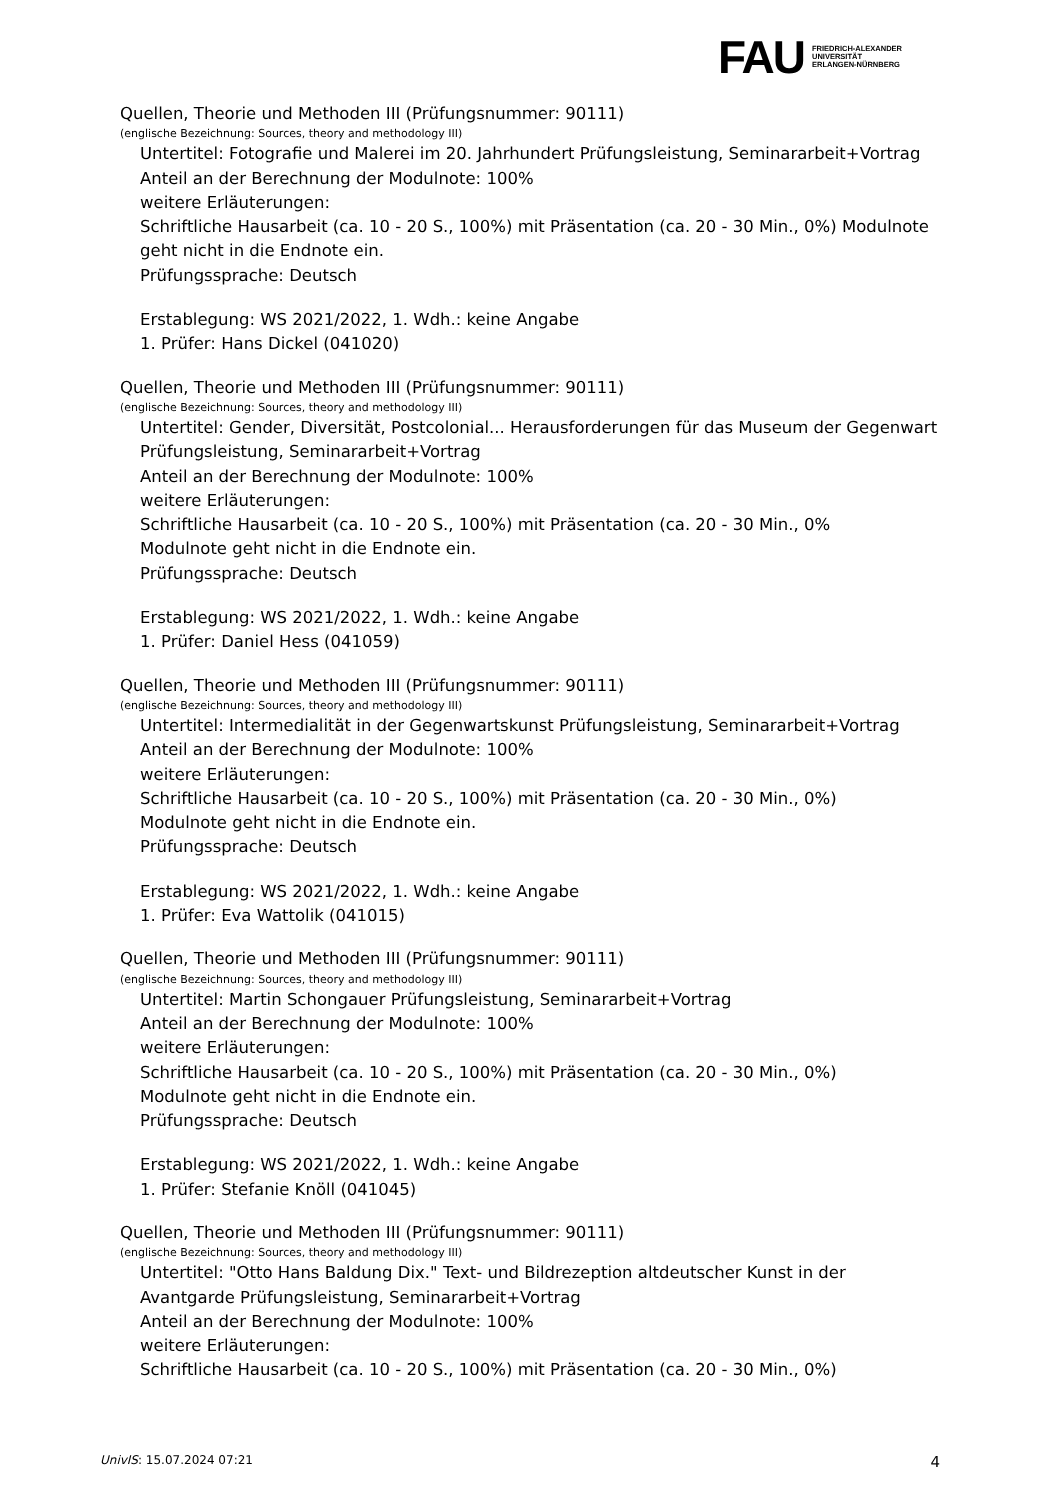FAU
FRIEDRICH-ALEXANDER
UNIVERSITÄT
ERLANGEN-NÜRNBERG
Quellen, Theorie und Methoden III (Prüfungsnummer: 90111)
(englische Bezeichnung: Sources, theory and methodology III)
Untertitel: Fotografie und Malerei im 20. Jahrhundert Prüfungsleistung, Seminararbeit+Vortrag
Anteil an der Berechnung der Modulnote: 100%
weitere Erläuterungen:
Schriftliche Hausarbeit (ca. 10 - 20 S., 100%) mit Präsentation (ca. 20 - 30 Min., 0%) Modulnote geht nicht in die Endnote ein.
Prüfungssprache: Deutsch
Erstablegung: WS 2021/2022, 1. Wdh.: keine Angabe
1. Prüfer: Hans Dickel (041020)
Quellen, Theorie und Methoden III (Prüfungsnummer: 90111)
(englische Bezeichnung: Sources, theory and methodology III)
Untertitel: Gender, Diversität, Postcolonial... Herausforderungen für das Museum der Gegenwart Prüfungsleistung, Seminararbeit+Vortrag
Anteil an der Berechnung der Modulnote: 100%
weitere Erläuterungen:
Schriftliche Hausarbeit (ca. 10 - 20 S., 100%) mit Präsentation (ca. 20 - 30 Min., 0%
Modulnote geht nicht in die Endnote ein.
Prüfungssprache: Deutsch
Erstablegung: WS 2021/2022, 1. Wdh.: keine Angabe
1. Prüfer: Daniel Hess (041059)
Quellen, Theorie und Methoden III (Prüfungsnummer: 90111)
(englische Bezeichnung: Sources, theory and methodology III)
Untertitel: Intermedialität in der Gegenwartskunst Prüfungsleistung, Seminararbeit+Vortrag
Anteil an der Berechnung der Modulnote: 100%
weitere Erläuterungen:
Schriftliche Hausarbeit (ca. 10 - 20 S., 100%) mit Präsentation (ca. 20 - 30 Min., 0%)
Modulnote geht nicht in die Endnote ein.
Prüfungssprache: Deutsch
Erstablegung: WS 2021/2022, 1. Wdh.: keine Angabe
1. Prüfer: Eva Wattolik (041015)
Quellen, Theorie und Methoden III (Prüfungsnummer: 90111)
(englische Bezeichnung: Sources, theory and methodology III)
Untertitel: Martin Schongauer Prüfungsleistung, Seminararbeit+Vortrag
Anteil an der Berechnung der Modulnote: 100%
weitere Erläuterungen:
Schriftliche Hausarbeit (ca. 10 - 20 S., 100%) mit Präsentation (ca. 20 - 30 Min., 0%)
Modulnote geht nicht in die Endnote ein.
Prüfungssprache: Deutsch
Erstablegung: WS 2021/2022, 1. Wdh.: keine Angabe
1. Prüfer: Stefanie Knöll (041045)
Quellen, Theorie und Methoden III (Prüfungsnummer: 90111)
(englische Bezeichnung: Sources, theory and methodology III)
Untertitel: "Otto Hans Baldung Dix." Text- und Bildrezeption altdeutscher Kunst in der Avantgarde Prüfungsleistung, Seminararbeit+Vortrag
Anteil an der Berechnung der Modulnote: 100%
weitere Erläuterungen:
Schriftliche Hausarbeit (ca. 10 - 20 S., 100%) mit Präsentation (ca. 20 - 30 Min., 0%)
UnivIS: 15.07.2024 07:21 4